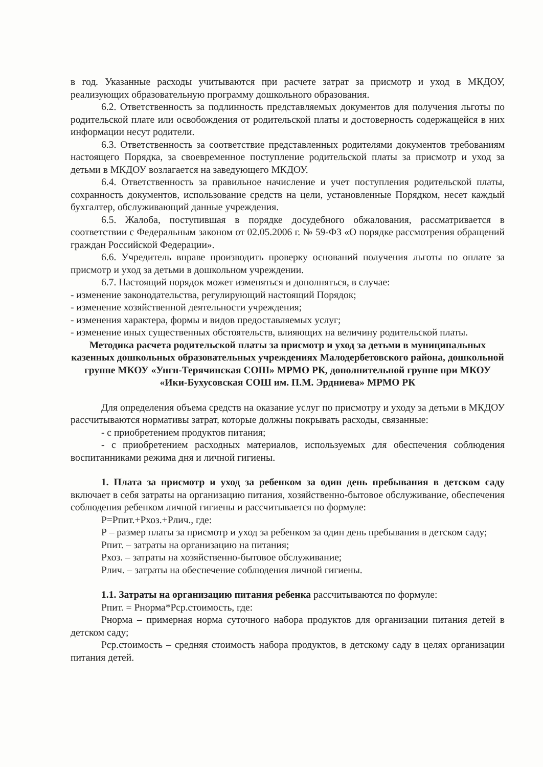в год. Указанные расходы учитываются при расчете затрат за присмотр и уход в МКДОУ, реализующих образовательную программу дошкольного образования.
6.2. Ответственность за подлинность представляемых документов для получения льготы по родительской плате или освобождения от родительской платы и достоверность содержащейся в них информации несут родители.
6.3. Ответственность за соответствие представленных родителями документов требованиям настоящего Порядка, за своевременное поступление родительской платы за присмотр и уход за детьми в МКДОУ возлагается на заведующего МКДОУ.
6.4. Ответственность за правильное начисление и учет поступления родительской платы, сохранность документов, использование средств на цели, установленные Порядком, несет каждый бухгалтер, обслуживающий данные учреждения.
6.5. Жалоба, поступившая в порядке досудебного обжалования, рассматривается в соответствии с Федеральным законом от 02.05.2006 г. № 59-ФЗ «О порядке рассмотрения обращений граждан Российской Федерации».
6.6. Учредитель вправе производить проверку оснований получения льготы по оплате за присмотр и уход за детьми в дошкольном учреждении.
6.7. Настоящий порядок может изменяться и дополняться, в случае:
- изменение законодательства, регулирующий настоящий Порядок;
- изменение хозяйственной деятельности учреждения;
- изменения характера, формы и видов предоставляемых услуг;
- изменение иных существенных обстоятельств, влияющих на величину родительской платы.
Методика расчета родительской платы за присмотр и уход за детьми в муниципальных казенных дошкольных образовательных учреждениях Малодербетовского района, дошкольной группе МКОУ «Унгн-Терячинская СОШ» МРМО РК, дополнительной группе при МКОУ «Ики-Бухусовская СОШ им. П.М. Эрдниева» МРМО РК
Для определения объема средств на оказание услуг по присмотру и уходу за детьми в МКДОУ рассчитываются нормативы затрат, которые должны покрывать расходы, связанные:
- с приобретением продуктов питания;
- с приобретением расходных материалов, используемых для обеспечения соблюдения воспитанниками режима дня и личной гигиены.
1. Плата за присмотр и уход за ребенком за один день пребывания в детском саду включает в себя затраты на организацию питания, хозяйственно-бытовое обслуживание, обеспечения соблюдения ребенком личной гигиены и рассчитывается по формуле:
Р=Рпит.+Рхоз.+Рлич., где:
Р – размер платы за присмотр и уход за ребенком за один день пребывания в детском саду;
Рпит. – затраты на организацию на питания;
Рхоз. – затраты на хозяйственно-бытовое обслуживание;
Рлич. – затраты на обеспечение соблюдения личной гигиены.
1.1. Затраты на организацию питания ребенка рассчитываются по формуле:
Рпит. = Рнорма*Рср.стоимость, где:
Рнорма – примерная норма суточного набора продуктов для организации питания детей в детском саду;
Рср.стоимость – средняя стоимость набора продуктов, в детскому саду в целях организации питания детей.